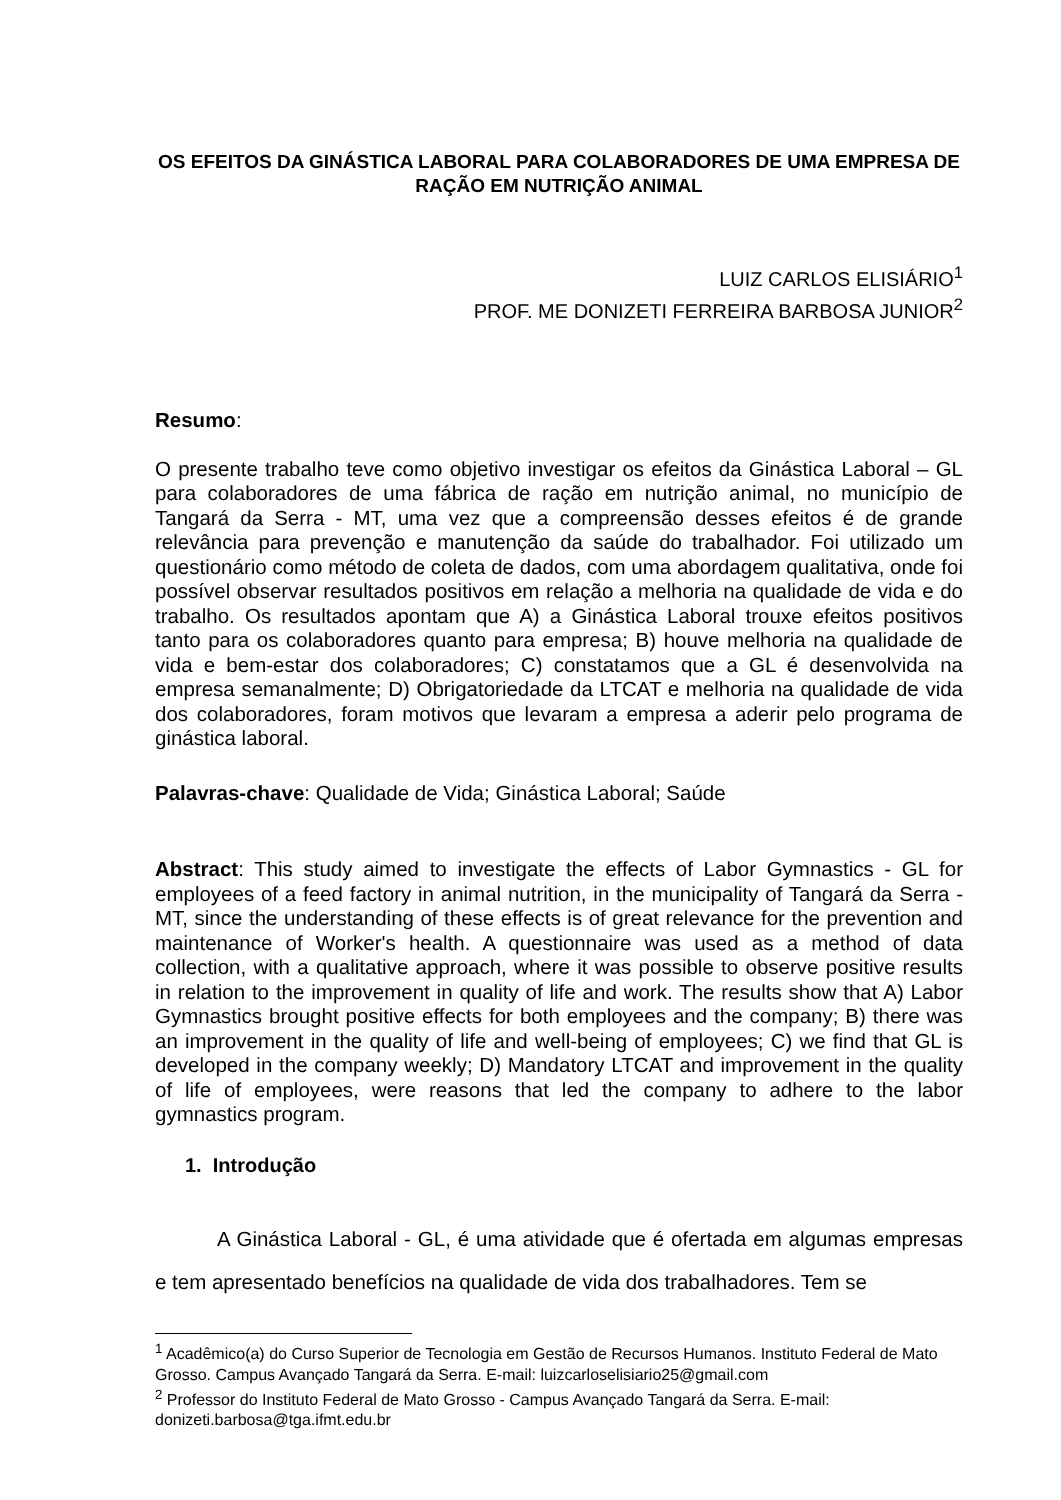OS EFEITOS DA GINÁSTICA LABORAL PARA COLABORADORES DE UMA EMPRESA DE RAÇÃO EM NUTRIÇÃO ANIMAL
LUIZ CARLOS ELISIÁRIO<sup>1</sup>
PROF. ME DONIZETI FERREIRA BARBOSA JUNIOR<sup>2</sup>
Resumo:
O presente trabalho teve como objetivo investigar os efeitos da Ginástica Laboral – GL para colaboradores de uma fábrica de ração em nutrição animal, no município de Tangará da Serra - MT, uma vez que a compreensão desses efeitos é de grande relevância para prevenção e manutenção da saúde do trabalhador. Foi utilizado um questionário como método de coleta de dados, com uma abordagem qualitativa, onde foi possível observar resultados positivos em relação a melhoria na qualidade de vida e do trabalho. Os resultados apontam que A) a Ginástica Laboral trouxe efeitos positivos tanto para os colaboradores quanto para empresa; B) houve melhoria na qualidade de vida e bem-estar dos colaboradores; C) constatamos que a GL é desenvolvida na empresa semanalmente; D) Obrigatoriedade da LTCAT e melhoria na qualidade de vida dos colaboradores, foram motivos que levaram a empresa a aderir pelo programa de ginástica laboral.
Palavras-chave: Qualidade de Vida; Ginástica Laboral; Saúde
Abstract: This study aimed to investigate the effects of Labor Gymnastics - GL for employees of a feed factory in animal nutrition, in the municipality of Tangará da Serra - MT, since the understanding of these effects is of great relevance for the prevention and maintenance of Worker's health. A questionnaire was used as a method of data collection, with a qualitative approach, where it was possible to observe positive results in relation to the improvement in quality of life and work. The results show that A) Labor Gymnastics brought positive effects for both employees and the company; B) there was an improvement in the quality of life and well-being of employees; C) we find that GL is developed in the company weekly; D) Mandatory LTCAT and improvement in the quality of life of employees, were reasons that led the company to adhere to the labor gymnastics program.
1. Introdução
A Ginástica Laboral - GL, é uma atividade que é ofertada em algumas empresas e tem apresentado benefícios na qualidade de vida dos trabalhadores. Tem se
<sup>1</sup> Acadêmico(a) do Curso Superior de Tecnologia em Gestão de Recursos Humanos. Instituto Federal de Mato Grosso. Campus Avançado Tangará da Serra. E-mail: luizcarloselisiario25@gmail.com
<sup>2</sup> Professor do Instituto Federal de Mato Grosso - Campus Avançado Tangará da Serra. E-mail: donizeti.barbosa@tga.ifmt.edu.br